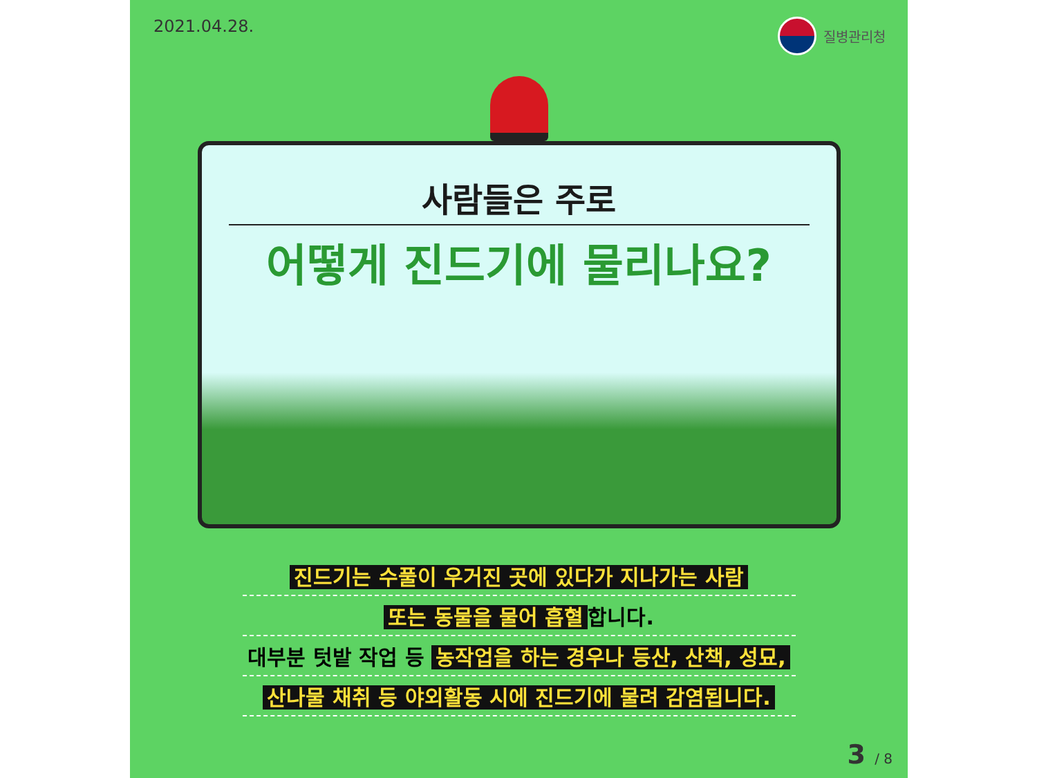2021.04.28. 질병관리청
사람들은 주로
어떻게 진드기에 물리나요?
진드기는 수풀이 우거진 곳에 있다가 지나가는 사람
또는 동물을 물어 흡혈 합니다.
대부분 텃밭 작업 등 농작업을 하는 경우나 등산, 산책, 성묘,
산나물 채취 등 야외활동 시에 진드기에 물려 감염됩니다.
3 / 8